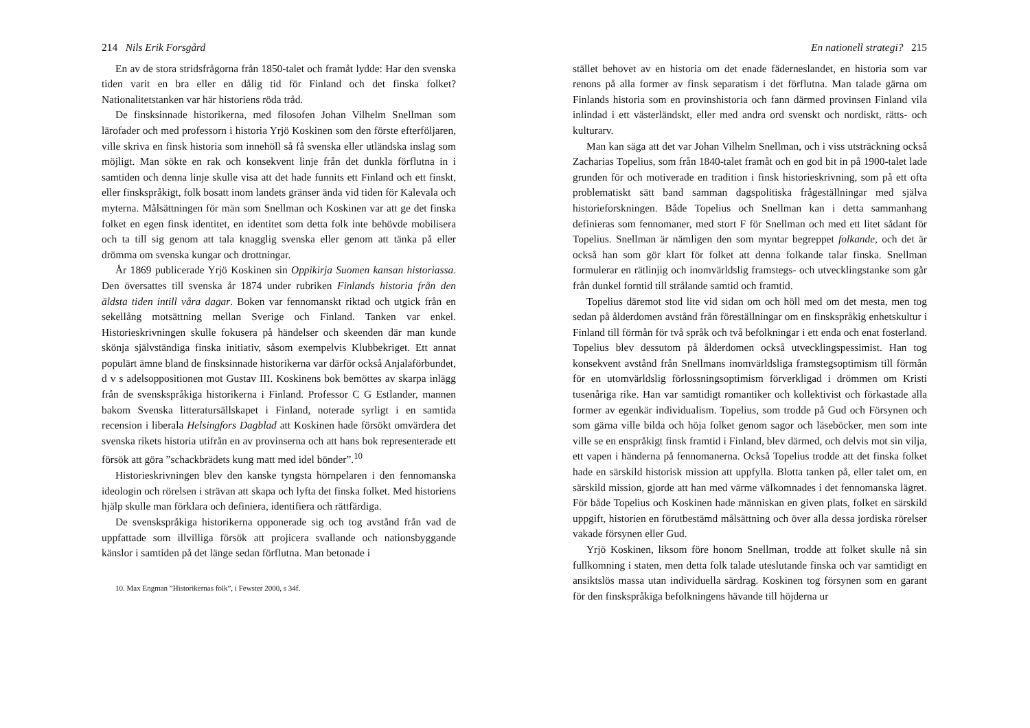214 Nils Erik Forsgård
En av de stora stridsfrågorna från 1850-talet och framåt lydde: Har den svenska tiden varit en bra eller en dålig tid för Finland och det finska folket? Nationalitetstanken var här historiens röda tråd.
De finsksinnade historikerna, med filosofen Johan Vilhelm Snellman som lärofader och med professorn i historia Yrjö Koskinen som den förste efterföljaren, ville skriva en finsk historia som innehöll så få svenska eller utländska inslag som möjligt. Man sökte en rak och konsekvent linje från det dunkla förflutna in i samtiden och denna linje skulle visa att det hade funnits ett Finland och ett finskt, eller finskspråkigt, folk bosatt inom landets gränser ända vid tiden för Kalevala och myterna. Målsättningen för män som Snellman och Koskinen var att ge det finska folket en egen finsk identitet, en identitet som detta folk inte behövde mobilisera och ta till sig genom att tala knagglig svenska eller genom att tänka på eller drömma om svenska kungar och drottningar.
År 1869 publicerade Yrjö Koskinen sin Oppikirja Suomen kansan historiassa. Den översattes till svenska år 1874 under rubriken Finlands historia från den äldsta tiden intill våra dagar. Boken var fennomanskt riktad och utgick från en sekellång motsättning mellan Sverige och Finland. Tanken var enkel. Historieskrivningen skulle fokusera på händelser och skeenden där man kunde skönja självständiga finska initiativ, såsom exempelvis Klubbekriget. Ett annat populärt ämne bland de finsksinnade historikerna var därför också Anjalaförbundet, d v s adelsoppositionen mot Gustav III. Koskinens bok bemöttes av skarpa inlägg från de svenskspråkiga historikerna i Finland. Professor C G Estlander, mannen bakom Svenska litteratursällskapet i Finland, noterade syrligt i en samtida recension i liberala Helsingfors Dagblad att Koskinen hade försökt omvärdera det svenska rikets historia utifrån en av provinserna och att hans bok representerade ett försök att göra ”schackbrädets kung matt med idel bönder”.<sup>10</sup>
Historieskrivningen blev den kanske tyngsta hörnpelaren i den fennomanska ideologin och rörelsen i strävan att skapa och lyfta det finska folket. Med historiens hjälp skulle man förklara och definiera, identifiera och rättfärdiga.
De svenskspråkiga historikerna opponerade sig och tog avstånd från vad de uppfattade som illvilliga försök att projicera svallande och nationsbyggande känslor i samtiden på det länge sedan förflutna. Man betonade i
10. Max Engman ”Historikernas folk”, i Fewster 2000, s 34f.
En nationell strategi? 215
stället behovet av en historia om det enade fäderneslandet, en historia som var renons på alla former av finsk separatism i det förflutna. Man talade gärna om Finlands historia som en provinshistoria och fann därmed provinsen Finland vila inlindad i ett västerländskt, eller med andra ord svenskt och nordiskt, rätts- och kulturarv.
Man kan säga att det var Johan Vilhelm Snellman, och i viss utsträckning också Zacharias Topelius, som från 1840-talet framåt och en god bit in på 1900-talet lade grunden för och motiverade en tradition i finsk historieskrivning, som på ett ofta problematiskt sätt band samman dagspolitiska frågeställningar med själva historieforskningen. Både Topelius och Snellman kan i detta sammanhang definieras som fennomaner, med stort F för Snellman och med ett litet sådant för Topelius. Snellman är nämligen den som myntar begreppet folkande, och det är också han som gör klart för folket att denna folkande talar finska. Snellman formulerar en rätlinjig och inomvärldslig framstegs- och utvecklingstanke som går från dunkel forntid till strålande samtid och framtid.
Topelius däremot stod lite vid sidan om och höll med om det mesta, men tog sedan på ålderdomen avstånd från föreställningar om en finskspråkig enhetskultur i Finland till förmån för två språk och två befolkningar i ett enda och enat fosterland. Topelius blev dessutom på ålderdomen också utvecklingspessimist. Han tog konsekvent avstånd från Snellmans inomvärldsliga framstegsoptimism till förmån för en utomvärldslig förlossningsoptimism förverkligad i drömmen om Kristi tusenåriga rike. Han var samtidigt romantiker och kollektivist och förkastade alla former av egenkär individualism. Topelius, som trodde på Gud och Försynen och som gärna ville bilda och höja folket genom sagor och läseböcker, men som inte ville se en enspråkigt finsk framtid i Finland, blev därmed, och delvis mot sin vilja, ett vapen i händerna på fennomanerna. Också Topelius trodde att det finska folket hade en särskild historisk mission att uppfylla. Blotta tanken på, eller talet om, en särskild mission, gjorde att han med värme välkomnades i det fennomanska lägret. För både Topelius och Koskinen hade människan en given plats, folket en särskild uppgift, historien en förutbestämd målsättning och över alla dessa jordiska rörelser vakade försynen eller Gud.
Yrjö Koskinen, liksom före honom Snellman, trodde att folket skulle nå sin fullkomning i staten, men detta folk talade uteslutande finska och var samtidigt en ansiktslös massa utan individuella särdrag. Koskinen tog försynen som en garant för den finskspråkiga befolkningens hävande till höjderna ur